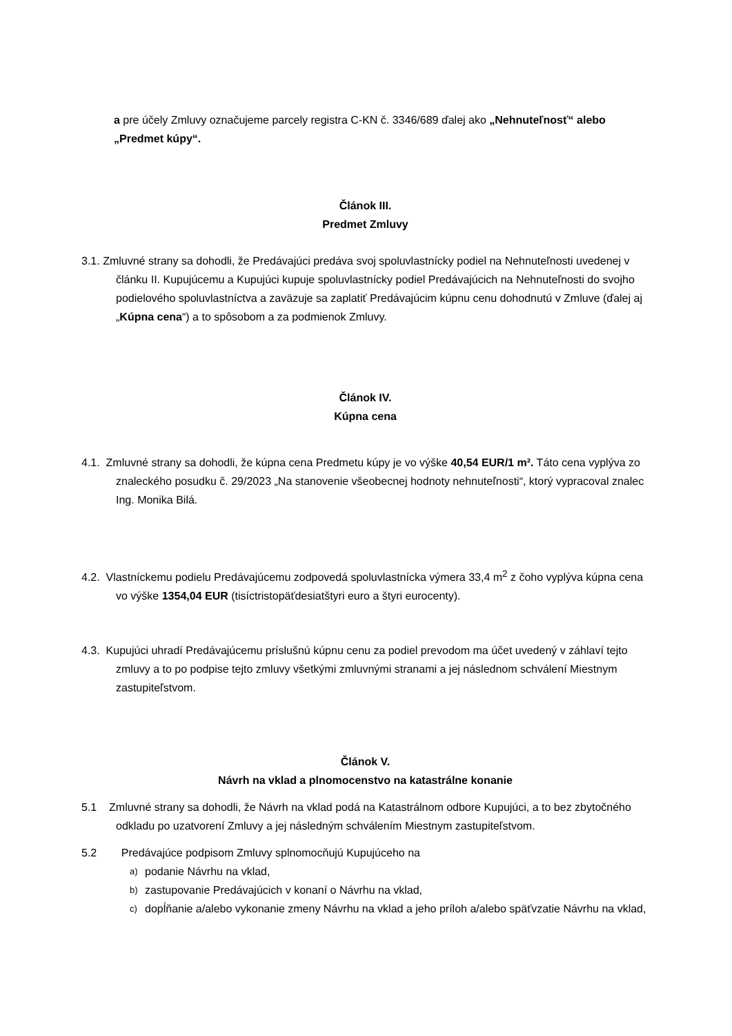a pre účely Zmluvy označujeme parcely registra C-KN č. 3346/689 ďalej ako „Nehnuteľnosť“ alebo „Predmet kúpy“.
Článok III.
Predmet Zmluvy
3.1. Zmluvné strany sa dohodli, že Predávajúci predáva svoj spoluvlastnícky podiel na Nehnuteľnosti uvedenej v článku II. Kupujúcemu a Kupujúci kupuje spoluvlastnícky podiel Predávajúcich na Nehnuteľnosti do svojho podielového spoluvlastníctva a zaväzuje sa zaplatiť Predávajúcim kúpnu cenu dohodnutú v Zmluve (ďalej aj „Kúpna cena“) a to spôsobom a za podmienok Zmluvy.
Článok IV.
Kúpna cena
4.1. Zmluvné strany sa dohodli, že kúpna cena Predmetu kúpy je vo výške 40,54 EUR/1 m². Táto cena vyplýva zo znaleckého posudku č. 29/2023 „Na stanovenie všeobecnej hodnoty nehnuteľnosti“, ktorý vypracoval znalec Ing. Monika Bilá.
4.2. Vlastníckemu podielu Predávajúcemu zodpovedá spoluvlastnícka výmera 33,4 m<sup>2</sup> z čoho vyplýva kúpna cena vo výške 1354,04 EUR (tisíctristopäťdesiatštyri euro a štyri eurocenty).
4.3. Kupujúci uhradí Predávajúcemu príslušnú kúpnu cenu za podiel prevodom ma účet uvedený v záhlaví tejto zmluvy a to po podpise tejto zmluvy všetkými zmluvnými stranami a jej následnom schválení Miestnym zastupiteľstvom.
Článok V.
Návrh na vklad a plnomocenstvo na katastrálne konanie
5.1 Zmluvné strany sa dohodli, že Návrh na vklad podá na Katastrálnom odbore Kupujúci, a to bez zbytočného odkladu po uzatvorení Zmluvy a jej následným schválením Miestnym zastupiteľstvom.
5.2 Predávajúce podpisom Zmluvy splnomocňujú Kupujúceho na
a) podanie Návrhu na vklad,
b) zastupovanie Predávajúcich v konaní o Návrhu na vklad,
c) dopĺňanie a/alebo vykonanie zmeny Návrhu na vklad a jeho príloh a/alebo späťvzatie Návrhu na vklad,